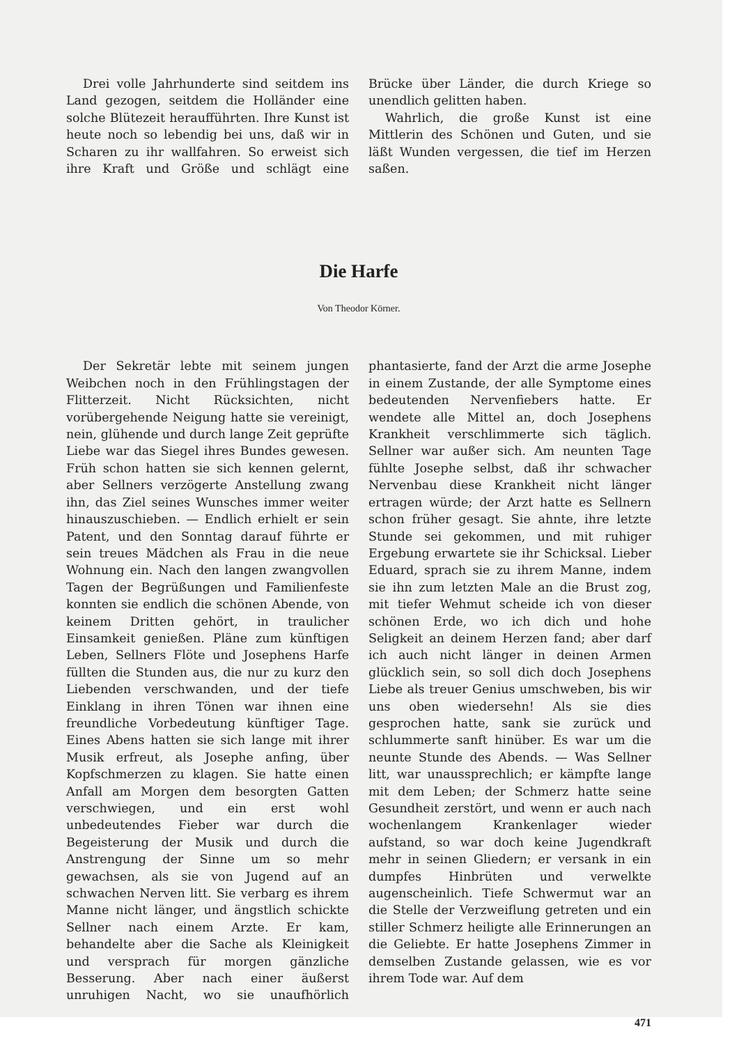Drei volle Jahrhunderte sind seitdem ins Land gezogen, seitdem die Holländer eine solche Blütezeit heraufführten. Ihre Kunst ist heute noch so lebendig bei uns, daß wir in Scharen zu ihr wallfahren. So erweist sich ihre Kraft und Größe und schlägt eine Brücke über Länder, die durch Kriege so unendlich gelitten haben.
Wahrlich, die große Kunst ist eine Mittlerin des Schönen und Guten, und sie läßt Wunden vergessen, die tief im Herzen saßen.
Die Harfe
Von Theodor Körner.
Der Sekretär lebte mit seinem jungen Weibchen noch in den Frühlingstagen der Flitterzeit. Nicht Rücksichten, nicht vorübergehende Neigung hatte sie vereinigt, nein, glühende und durch lange Zeit geprüfte Liebe war das Siegel ihres Bundes gewesen. Früh schon hatten sie sich kennen gelernt, aber Sellners verzögerte Anstellung zwang ihn, das Ziel seines Wunsches immer weiter hinauszuschieben. — Endlich erhielt er sein Patent, und den Sonntag darauf führte er sein treues Mädchen als Frau in die neue Wohnung ein. Nach den langen zwangvollen Tagen der Begrüßungen und Familienfeste konnten sie endlich die schönen Abende, von keinem Dritten gehört, in traulicher Einsamkeit genießen. Pläne zum künftigen Leben, Sellners Flöte und Josephens Harfe füllten die Stunden aus, die nur zu kurz den Liebenden verschwanden, und der tiefe Einklang in ihren Tönen war ihnen eine freundliche Vorbedeutung künftiger Tage. Eines Abens hatten sie sich lange mit ihrer Musik erfreut, als Josephe anfing, über Kopfschmerzen zu klagen. Sie hatte einen Anfall am Morgen dem besorgten Gatten verschwiegen, und ein erst wohl unbedeutendes Fieber war durch die Begeisterung der Musik und durch die Anstrengung der Sinne um so mehr gewachsen, als sie von Jugend auf an schwachen Nerven litt. Sie verbarg es ihrem Manne nicht länger, und ängstlich schickte Sellner nach einem Arzte. Er kam, behandelte aber die Sache als Kleinigkeit und versprach für morgen gänzliche Besserung. Aber nach einer äußerst unruhigen Nacht, wo sie unaufhörlich phantasierte, fand der Arzt die arme Josephe in einem Zustande, der alle Symptome eines bedeutenden Nervenfiebers hatte. Er wendete alle Mittel an, doch Josephens Krankheit verschlimmerte sich täglich. Sellner war außer sich. Am neunten Tage fühlte Josephe selbst, daß ihr schwacher Nervenbau diese Krankheit nicht länger ertragen würde; der Arzt hatte es Sellnern schon früher gesagt. Sie ahnte, ihre letzte Stunde sei gekommen, und mit ruhiger Ergebung erwartete sie ihr Schicksal. Lieber Eduard, sprach sie zu ihrem Manne, indem sie ihn zum letzten Male an die Brust zog, mit tiefer Wehmut scheide ich von dieser schönen Erde, wo ich dich und hohe Seligkeit an deinem Herzen fand; aber darf ich auch nicht länger in deinen Armen glücklich sein, so soll dich doch Josephens Liebe als treuer Genius umschweben, bis wir uns oben wiedersehn! Als sie dies gesprochen hatte, sank sie zurück und schlummerte sanft hinüber. Es war um die neunte Stunde des Abends. — Was Sellner litt, war unaussprechlich; er kämpfte lange mit dem Leben; der Schmerz hatte seine Gesundheit zerstört, und wenn er auch nach wochenlangem Krankenlager wieder aufstand, so war doch keine Jugendkraft mehr in seinen Gliedern; er versank in ein dumpfes Hinbrüten und verwelkte augenscheinlich. Tiefe Schwermut war an die Stelle der Verzweiflung getreten und ein stiller Schmerz heiligte alle Erinnerungen an die Geliebte. Er hatte Josephens Zimmer in demselben Zustande gelassen, wie es vor ihrem Tode war. Auf dem
471